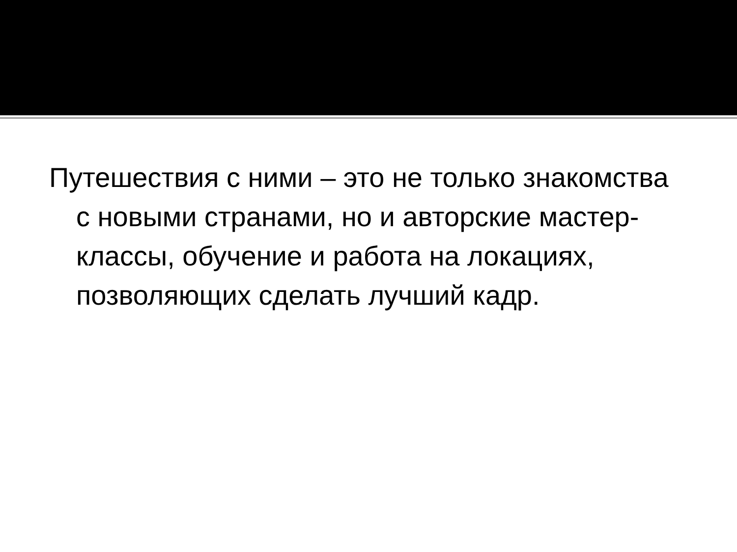Путешествия с ними – это не только знакомства с новыми странами, но и авторские мастер-классы, обучение и работа на локациях, позволяющих сделать лучший кадр.